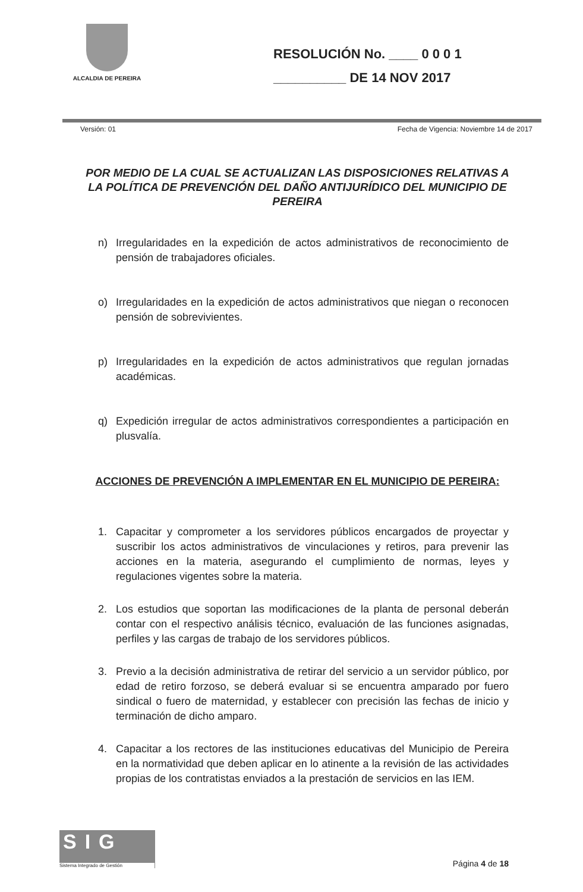ALCALDIA DE PEREIRA
RESOLUCIÓN No. ____ 0 0 0 1
__________ DE 14 NOV 2017
Versión: 01 Fecha de Vigencia: Noviembre 14 de 2017
POR MEDIO DE LA CUAL SE ACTUALIZAN LAS DISPOSICIONES RELATIVAS A LA POLÍTICA DE PREVENCIÓN DEL DAÑO ANTIJURÍDICO DEL MUNICIPIO DE PEREIRA
n) Irregularidades en la expedición de actos administrativos de reconocimiento de pensión de trabajadores oficiales.
o) Irregularidades en la expedición de actos administrativos que niegan o reconocen pensión de sobrevivientes.
p) Irregularidades en la expedición de actos administrativos que regulan jornadas académicas.
q) Expedición irregular de actos administrativos correspondientes a participación en plusvalía.
ACCIONES DE PREVENCIÓN A IMPLEMENTAR EN EL MUNICIPIO DE PEREIRA:
1. Capacitar y comprometer a los servidores públicos encargados de proyectar y suscribir los actos administrativos de vinculaciones y retiros, para prevenir las acciones en la materia, asegurando el cumplimiento de normas, leyes y regulaciones vigentes sobre la materia.
2. Los estudios que soportan las modificaciones de la planta de personal deberán contar con el respectivo análisis técnico, evaluación de las funciones asignadas, perfiles y las cargas de trabajo de los servidores públicos.
3. Previo a la decisión administrativa de retirar del servicio a un servidor público, por edad de retiro forzoso, se deberá evaluar si se encuentra amparado por fuero sindical o fuero de maternidad, y establecer con precisión las fechas de inicio y terminación de dicho amparo.
4. Capacitar a los rectores de las instituciones educativas del Municipio de Pereira en la normatividad que deben aplicar en lo atinente a la revisión de las actividades propias de los contratistas enviados a la prestación de servicios en las IEM.
SIG
Sistema Integrado de Gestión
Página 4 de 18